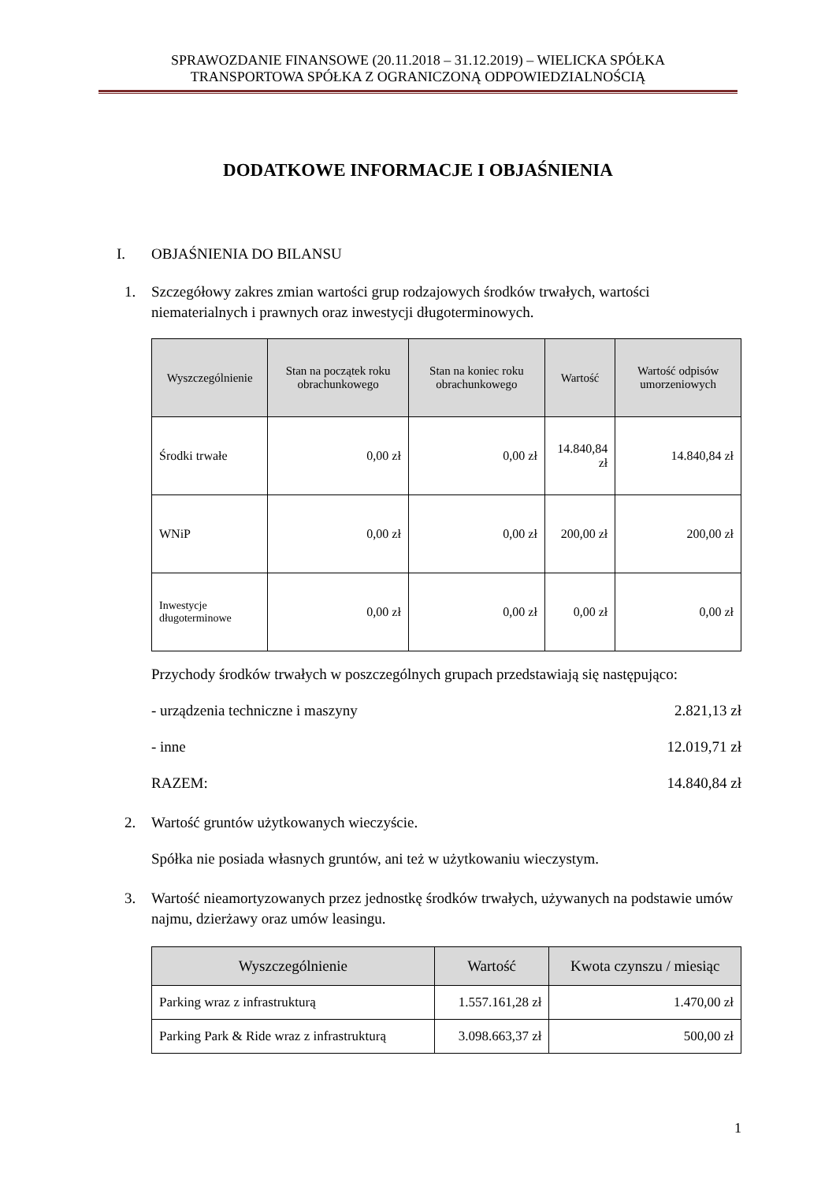SPRAWOZDANIE FINANSOWE (20.11.2018 – 31.12.2019) – WIELICKA SPÓŁKA
TRANSPORTOWA SPÓŁKA Z OGRANICZONĄ ODPOWIEDZIALNOŚCIĄ
DODATKOWE INFORMACJE I OBJAŚNIENIA
I. OBJAŚNIENIA DO BILANSU
1. Szczegółowy zakres zmian wartości grup rodzajowych środków trwałych, wartości niematerialnych i prawnych oraz inwestycji długoterminowych.
| Wyszczególnienie | Stan na początek roku obrachunkowego | Stan na koniec roku obrachunkowego | Wartość | Wartość odpisów umorzeniowych |
| --- | --- | --- | --- | --- |
| Środki trwałe | 0,00 zł | 0,00 zł | 14.840,84 zł | 14.840,84 zł |
| WNiP | 0,00 zł | 0,00 zł | 200,00 zł | 200,00 zł |
| Inwestycje długoterminowe | 0,00 zł | 0,00 zł | 0,00 zł | 0,00 zł |
Przychody środków trwałych w poszczególnych grupach przedstawiają się następująco:
- urządzenia techniczne i maszyny 2.821,13 zł
- inne 12.019,71 zł
RAZEM: 14.840,84 zł
2. Wartość gruntów użytkowanych wieczyście.
Spółka nie posiada własnych gruntów, ani też w użytkowaniu wieczystym.
3. Wartość nieamortyzowanych przez jednostkę środków trwałych, używanych na podstawie umów najmu, dzierżawy oraz umów leasingu.
| Wyszczególnienie | Wartość | Kwota czynszu / miesiąc |
| --- | --- | --- |
| Parking wraz z infrastrukturą | 1.557.161,28 zł | 1.470,00 zł |
| Parking Park & Ride wraz z infrastrukturą | 3.098.663,37 zł | 500,00 zł |
1